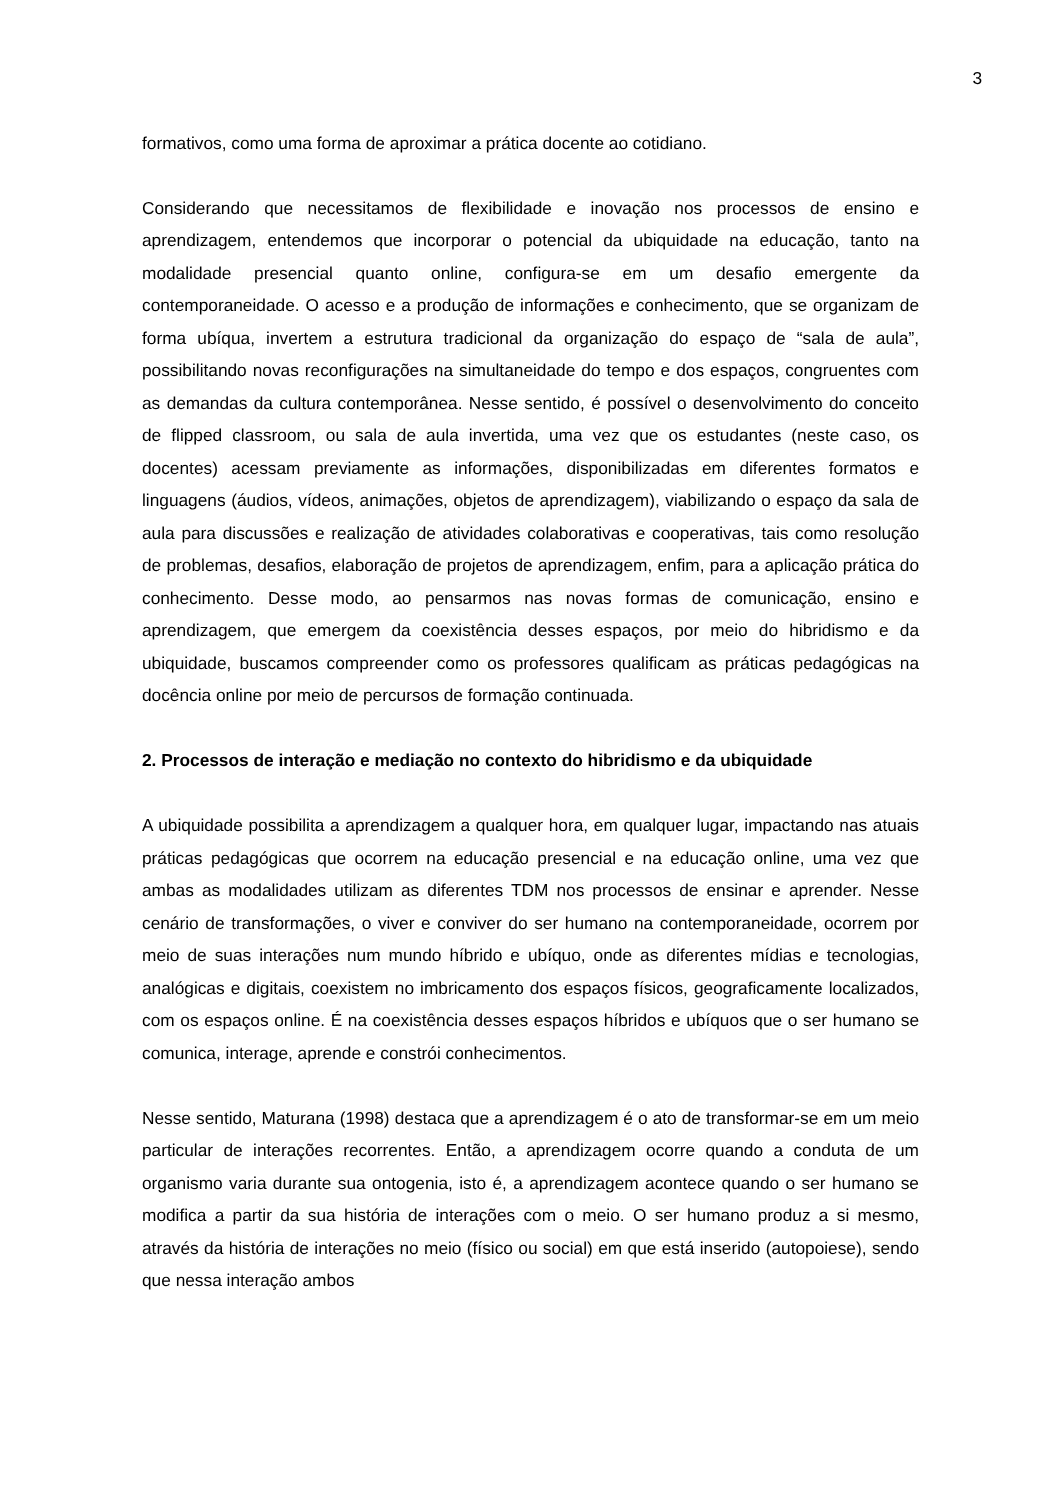3
formativos, como uma forma de aproximar a prática docente ao cotidiano.
Considerando que necessitamos de flexibilidade e inovação nos processos de ensino e aprendizagem, entendemos que incorporar o potencial da ubiquidade na educação, tanto na modalidade presencial quanto online, configura-se em um desafio emergente da contemporaneidade. O acesso e a produção de informações e conhecimento, que se organizam de forma ubíqua, invertem a estrutura tradicional da organização do espaço de “sala de aula”, possibilitando novas reconfigurações na simultaneidade do tempo e dos espaços, congruentes com as demandas da cultura contemporânea. Nesse sentido, é possível o desenvolvimento do conceito de flipped classroom, ou sala de aula invertida, uma vez que os estudantes (neste caso, os docentes) acessam previamente as informações, disponibilizadas em diferentes formatos e linguagens (áudios, vídeos, animações, objetos de aprendizagem), viabilizando o espaço da sala de aula para discussões e realização de atividades colaborativas e cooperativas, tais como resolução de problemas, desafios, elaboração de projetos de aprendizagem, enfim, para a aplicação prática do conhecimento. Desse modo, ao pensarmos nas novas formas de comunicação, ensino e aprendizagem, que emergem da coexistência desses espaços, por meio do hibridismo e da ubiquidade, buscamos compreender como os professores qualificam as práticas pedagógicas na docência online por meio de percursos de formação continuada.
2. Processos de interação e mediação no contexto do hibridismo e da ubiquidade
A ubiquidade possibilita a aprendizagem a qualquer hora, em qualquer lugar, impactando nas atuais práticas pedagógicas que ocorrem na educação presencial e na educação online, uma vez que ambas as modalidades utilizam as diferentes TDM nos processos de ensinar e aprender. Nesse cenário de transformações, o viver e conviver do ser humano na contemporaneidade, ocorrem por meio de suas interações num mundo híbrido e ubíquo, onde as diferentes mídias e tecnologias, analógicas e digitais, coexistem no imbricamento dos espaços físicos, geograficamente localizados, com os espaços online. É na coexistência desses espaços híbridos e ubíquos que o ser humano se comunica, interage, aprende e constrói conhecimentos.
Nesse sentido, Maturana (1998) destaca que a aprendizagem é o ato de transformar-se em um meio particular de interações recorrentes. Então, a aprendizagem ocorre quando a conduta de um organismo varia durante sua ontogenia, isto é, a aprendizagem acontece quando o ser humano se modifica a partir da sua história de interações com o meio. O ser humano produz a si mesmo, através da história de interações no meio (físico ou social) em que está inserido (autopoiese), sendo que nessa interação ambos